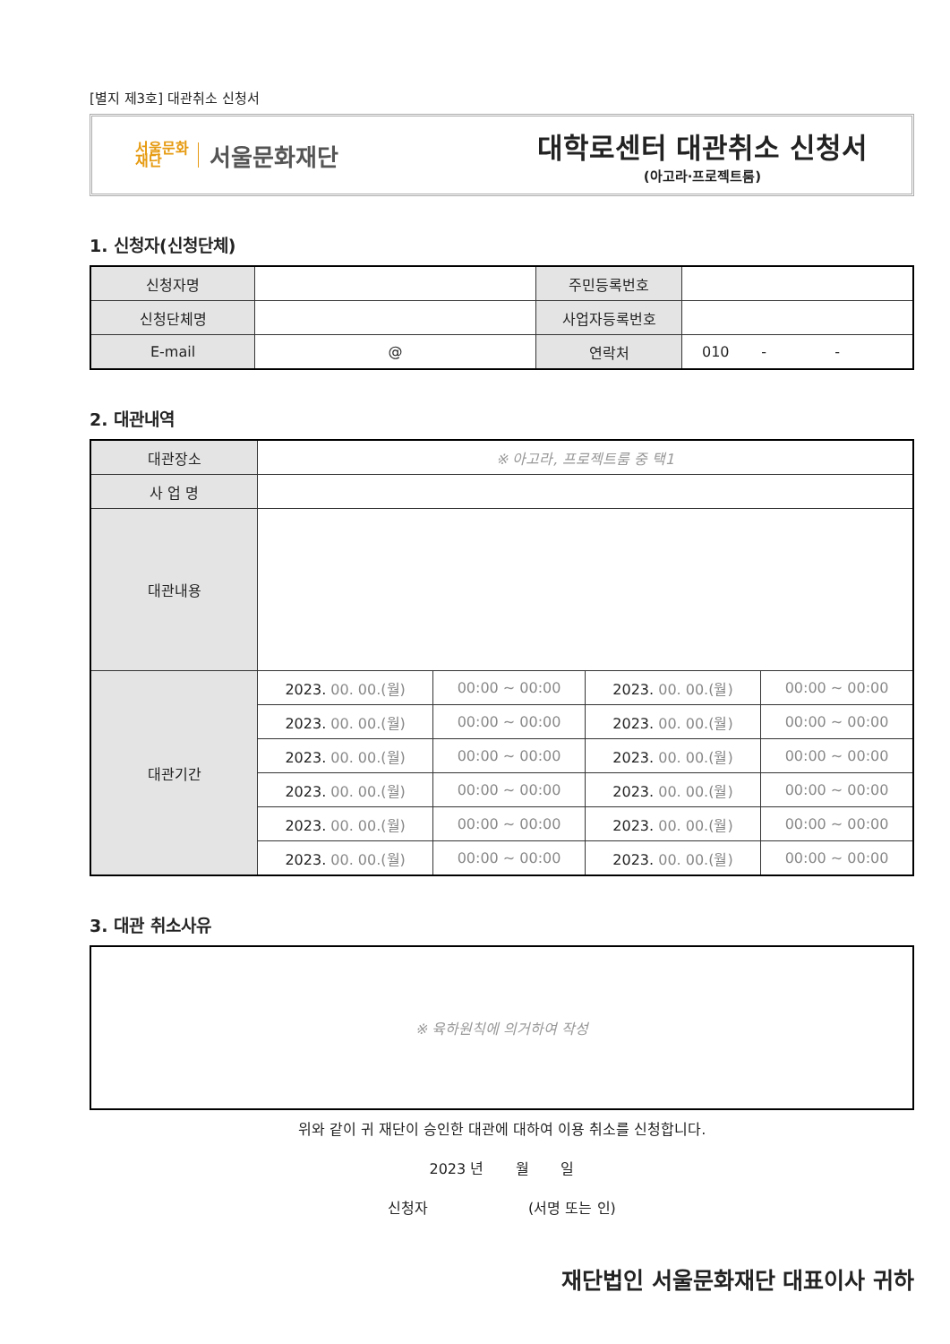[별지 제3호] 대관취소 신청서
서울문화
재단 서울문화재단
대학로센터 대관취소 신청서
(아고라·프로젝트룸)
1. 신청자(신청단체)
| 신청자명 | | 주민등록번호 | |
| 신청단체명 | | 사업자등록번호 | |
| E-mail | @ | 연락처 | 010 - - |
2. 대관내역
| 대관장소 | ※ 아고라, 프로젝트룸 중 택1 | | | |
| 사 업 명 | | | | |
| 대관내용 | | | | |
| 대관기간 | 2023. 00. 00.(월) | 00:00 ~ 00:00 | 2023. 00. 00.(월) | 00:00 ~ 00:00 |
| | 2023. 00. 00.(월) | 00:00 ~ 00:00 | 2023. 00. 00.(월) | 00:00 ~ 00:00 |
| | 2023. 00. 00.(월) | 00:00 ~ 00:00 | 2023. 00. 00.(월) | 00:00 ~ 00:00 |
| | 2023. 00. 00.(월) | 00:00 ~ 00:00 | 2023. 00. 00.(월) | 00:00 ~ 00:00 |
| | 2023. 00. 00.(월) | 00:00 ~ 00:00 | 2023. 00. 00.(월) | 00:00 ~ 00:00 |
| | 2023. 00. 00.(월) | 00:00 ~ 00:00 | 2023. 00. 00.(월) | 00:00 ~ 00:00 |
3. 대관 취소사유
※ 육하원칙에 의거하여 작성
위와 같이 귀 재단이 승인한 대관에 대하여 이용 취소를 신청합니다.
2023 년 월 일
신청자 (서명 또는 인)
재단법인 서울문화재단 대표이사 귀하